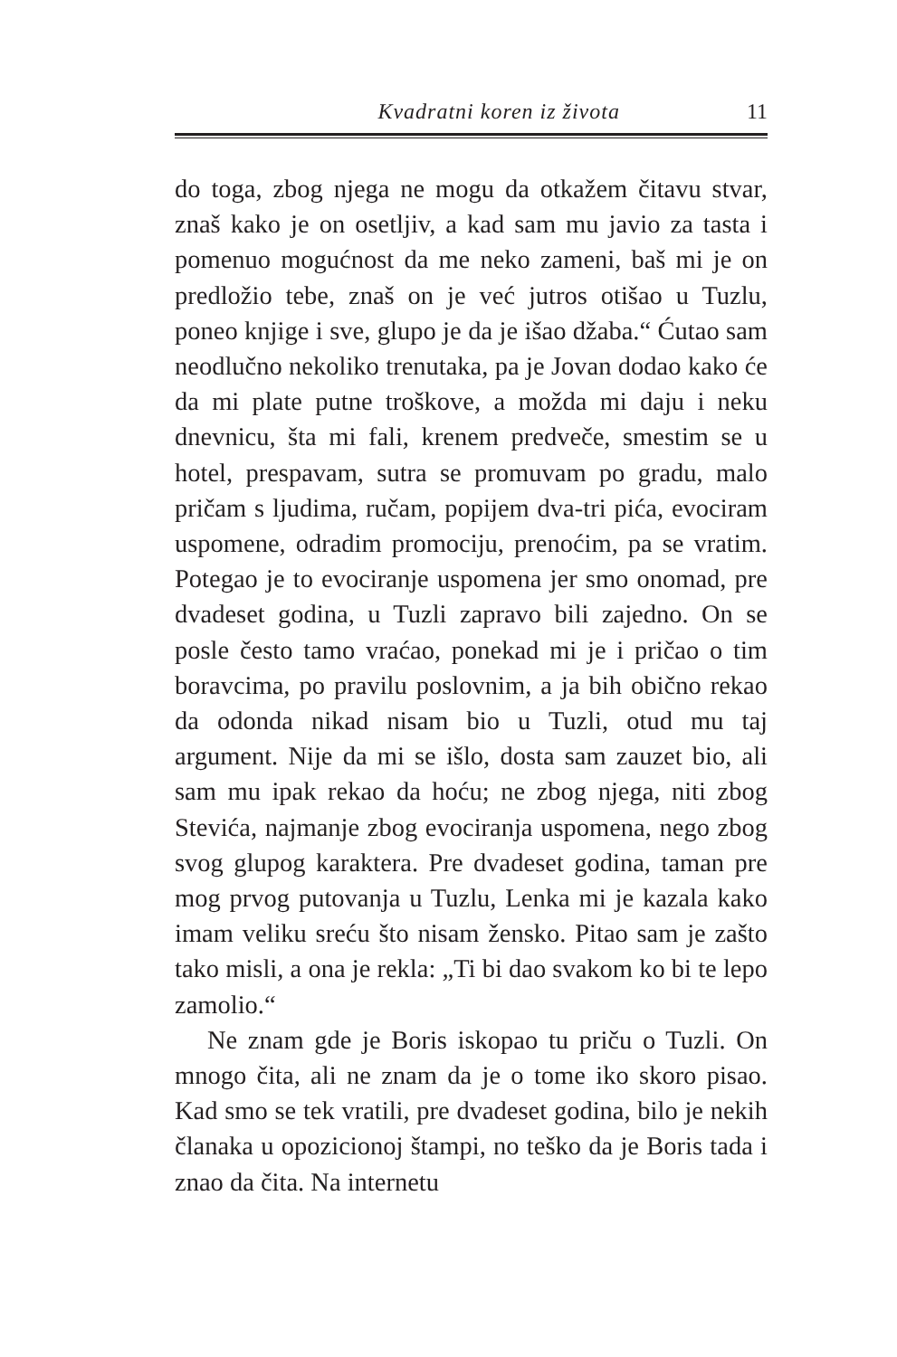Kvadratni koren iz života 11
do toga, zbog njega ne mogu da otkažem čitavu stvar, znaš kako je on osetljiv, a kad sam mu javio za tasta i pomenuo mogućnost da me neko zameni, baš mi je on predložio tebe, znaš on je već jutros otišao u Tuzlu, poneo knjige i sve, glupo je da je išao džaba.“ Ćutao sam neodlučno nekoliko trenutaka, pa je Jovan dodao kako će da mi plate putne troškove, a možda mi daju i neku dnevnicu, šta mi fali, krenem predveče, smestim se u hotel, prespavam, sutra se promuvam po gradu, malo pričam s ljudima, ručam, popijem dva-tri pića, evociram uspomene, odradim promociju, prenoćim, pa se vratim. Potegao je to evociranje uspomena jer smo onomad, pre dvadeset godina, u Tuzli zapravo bili zajedno. On se posle često tamo vraćao, ponekad mi je i pričao o tim boravcima, po pravilu poslovnim, a ja bih obično rekao da odonda nikad nisam bio u Tuzli, otud mu taj argument. Nije da mi se išlo, dosta sam zauzet bio, ali sam mu ipak rekao da hoću; ne zbog njega, niti zbog Stevića, najmanje zbog evociranja uspomena, nego zbog svog glupog karaktera. Pre dvadeset godina, taman pre mog prvog putovanja u Tuzlu, Lenka mi je kazala kako imam veliku sreću što nisam žensko. Pitao sam je zašto tako misli, a ona je rekla: „Ti bi dao svakom ko bi te lepo zamolio.“
Ne znam gde je Boris iskopao tu priču o Tuzli. On mnogo čita, ali ne znam da je o tome iko skoro pisao. Kad smo se tek vratili, pre dvadeset godina, bilo je nekih članaka u opozicionoj štampi, no teško da je Boris tada i znao da čita. Na internetu